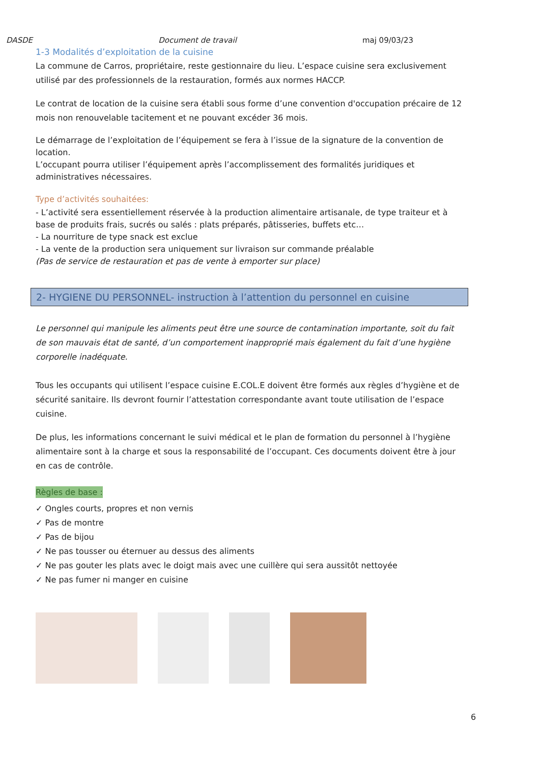DASDE Document de travail maj 09/03/23
1-3 Modalités d’exploitation de la cuisine
La commune de Carros, propriétaire, reste gestionnaire du lieu. L’espace cuisine sera exclusivement utilisé par des professionnels de la restauration, formés aux normes HACCP.
Le contrat de location de la cuisine sera établi sous forme d’une convention d'occupation précaire de 12 mois non renouvelable tacitement et ne pouvant excéder 36 mois.
Le démarrage de l’exploitation de l’équipement se fera à l’issue de la signature de la convention de location.
L’occupant pourra utiliser l’équipement après l’accomplissement des formalités juridiques et administratives nécessaires.
Type d’activités souhaitées:
- L’activité sera essentiellement réservée à la production alimentaire artisanale, de type traiteur et à base de produits frais, sucrés ou salés : plats préparés, pâtisseries, buffets etc…
- La nourriture de type snack est exclue
- La vente de la production sera uniquement sur livraison sur commande préalable
(Pas de service de restauration et pas de vente à emporter sur place)
2- HYGIENE DU PERSONNEL- instruction à l’attention du personnel en cuisine
Le personnel qui manipule les aliments peut être une source de contamination importante, soit du fait de son mauvais état de santé, d’un comportement inapproprié mais également du fait d’une hygiène corporelle inadéquate.
Tous les occupants qui utilisent l’espace cuisine E.COL.E doivent être formés aux règles d’hygiène et de sécurité sanitaire. Ils devront fournir l’attestation correspondante avant toute utilisation de l’espace cuisine.
De plus, les informations concernant le suivi médical et le plan de formation du personnel à l’hygiène alimentaire sont à la charge et sous la responsabilité de l’occupant. Ces documents doivent être à jour en cas de contrôle.
Règles de base :
✓ Ongles courts, propres et non vernis
✓ Pas de montre
✓ Pas de bijou
✓ Ne pas tousser ou éternuer au dessus des aliments
✓ Ne pas gouter les plats avec le doigt mais avec une cuillère qui sera aussitôt nettoyée
✓ Ne pas fumer ni manger en cuisine
6